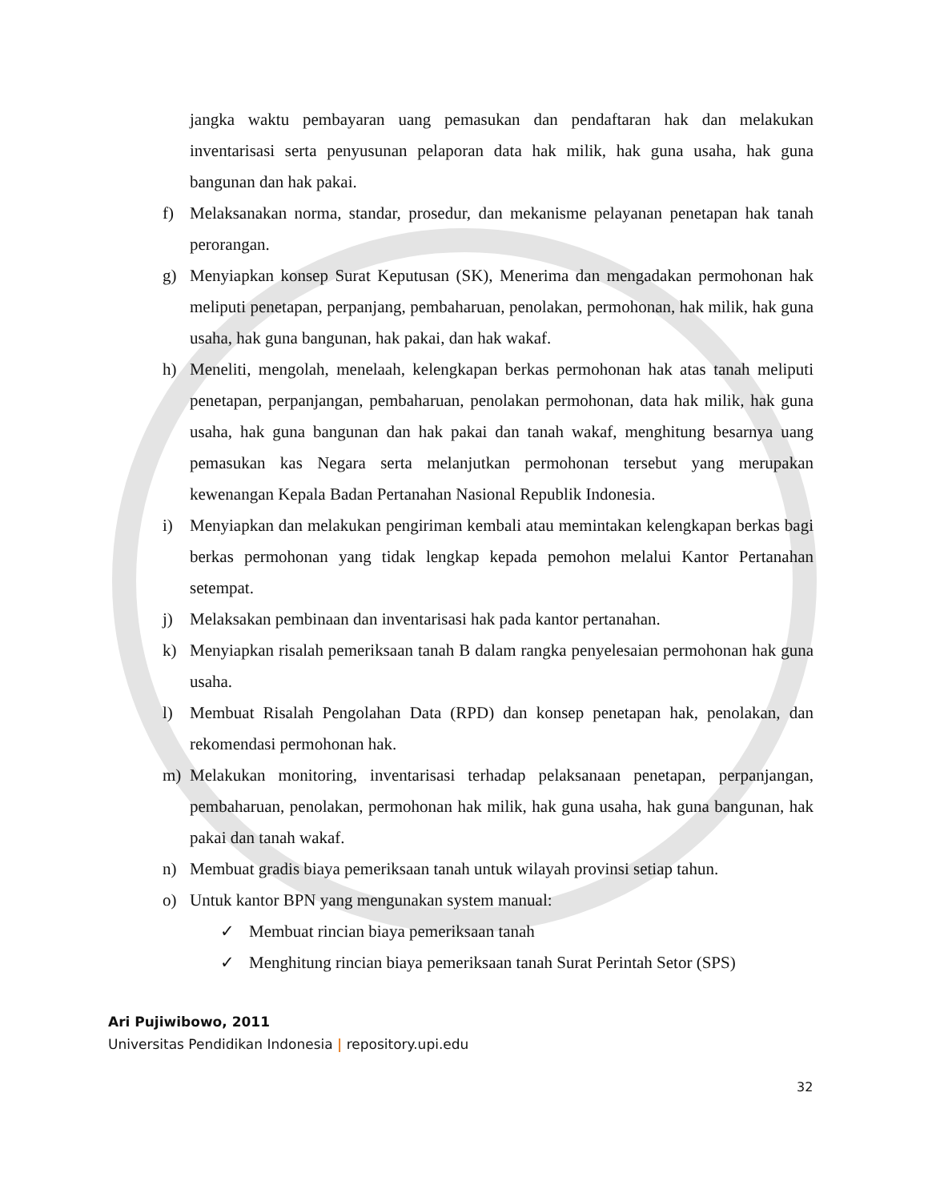jangka waktu pembayaran uang pemasukan dan pendaftaran hak dan melakukan inventarisasi serta penyusunan pelaporan data hak milik, hak guna usaha, hak guna bangunan dan hak pakai.
f) Melaksanakan norma, standar, prosedur, dan mekanisme pelayanan penetapan hak tanah perorangan.
g) Menyiapkan konsep Surat Keputusan (SK), Menerima dan mengadakan permohonan hak meliputi penetapan, perpanjang, pembaharuan, penolakan, permohonan, hak milik, hak guna usaha, hak guna bangunan, hak pakai, dan hak wakaf.
h) Meneliti, mengolah, menelaah, kelengkapan berkas permohonan hak atas tanah meliputi penetapan, perpanjangan, pembaharuan, penolakan permohonan, data hak milik, hak guna usaha, hak guna bangunan dan hak pakai dan tanah wakaf, menghitung besarnya uang pemasukan kas Negara serta melanjutkan permohonan tersebut yang merupakan kewenangan Kepala Badan Pertanahan Nasional Republik Indonesia.
i) Menyiapkan dan melakukan pengiriman kembali atau memintakan kelengkapan berkas bagi berkas permohonan yang tidak lengkap kepada pemohon melalui Kantor Pertanahan setempat.
j) Melaksakan pembinaan dan inventarisasi hak pada kantor pertanahan.
k) Menyiapkan risalah pemeriksaan tanah B dalam rangka penyelesaian permohonan hak guna usaha.
l) Membuat Risalah Pengolahan Data (RPD) dan konsep penetapan hak, penolakan, dan rekomendasi permohonan hak.
m) Melakukan monitoring, inventarisasi terhadap pelaksanaan penetapan, perpanjangan, pembaharuan, penolakan, permohonan hak milik, hak guna usaha, hak guna bangunan, hak pakai dan tanah wakaf.
n) Membuat gradis biaya pemeriksaan tanah untuk wilayah provinsi setiap tahun.
o) Untuk kantor BPN yang mengunakan system manual:
✓ Membuat rincian biaya pemeriksaan tanah
✓ Menghitung rincian biaya pemeriksaan tanah Surat Perintah Setor (SPS)
Ari Pujiwibowo, 2011
Universitas Pendidikan Indonesia | repository.upi.edu
32